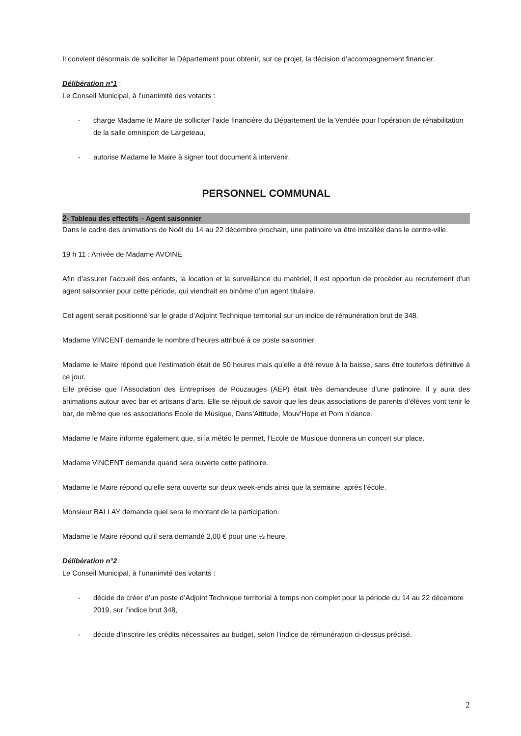Il convient désormais de solliciter le Département pour obtenir, sur ce projet, la décision d’accompagnement financier.
Délibération n°1 :
Le Conseil Municipal, à l’unanimité des votants :
- charge Madame le Maire de solliciter l’aide financière du Département de la Vendée pour l’opération de réhabilitation de la salle omnisport de Largeteau,
- autorise Madame le Maire à signer tout document à intervenir.
PERSONNEL COMMUNAL
2- Tableau des effectifs – Agent saisonnier
Dans le cadre des animations de Noël du 14 au 22 décembre prochain, une patinoire va être installée dans le centre-ville.
19 h 11 : Arrivée de Madame AVOINE
Afin d’assurer l’accueil des enfants, la location et la surveillance du matériel, il est opportun de procéder au recrutement d’un agent saisonnier pour cette période, qui viendrait en binôme d’un agent titulaire.
Cet agent serait positionné sur le grade d’Adjoint Technique territorial sur un indice de rémunération brut de 348.
Madame VINCENT demande le nombre d’heures attribué à ce poste saisonnier.
Madame le Maire répond que l’estimation était de 50 heures mais qu’elle a été revue à la baisse, sans être toutefois définitive à ce jour.
Elle précise que l’Association des Entreprises de Pouzauges (AEP) était très demandeuse d’une patinoire. Il y aura des animations autour avec bar et artisans d’arts. Elle se réjouit de savoir que les deux associations de parents d’élèves vont tenir le bar, de même que les associations Ecole de Musique, Dans’Attitude, Mouv’Hope et Pom n’dance.
Madame le Maire informe également que, si la météo le permet, l’Ecole de Musique donnera un concert sur place.
Madame VINCENT demande quand sera ouverte cette patinoire.
Madame le Maire répond qu’elle sera ouverte sur deux week-ends ainsi que la semaine, après l’école.
Monsieur BALLAY demande quel sera le montant de la participation.
Madame le Maire répond qu’il sera demandé 2,00 € pour une ½ heure.
Délibération n°2 :
Le Conseil Municipal, à l’unanimité des votants :
- décide de créer d’un poste d’Adjoint Technique territorial à temps non complet pour la période du 14 au 22 décembre 2019, sur l’indice brut 348,
- décide d’inscrire les crédits nécessaires au budget, selon l’indice de rémunération ci-dessus précisé.
2